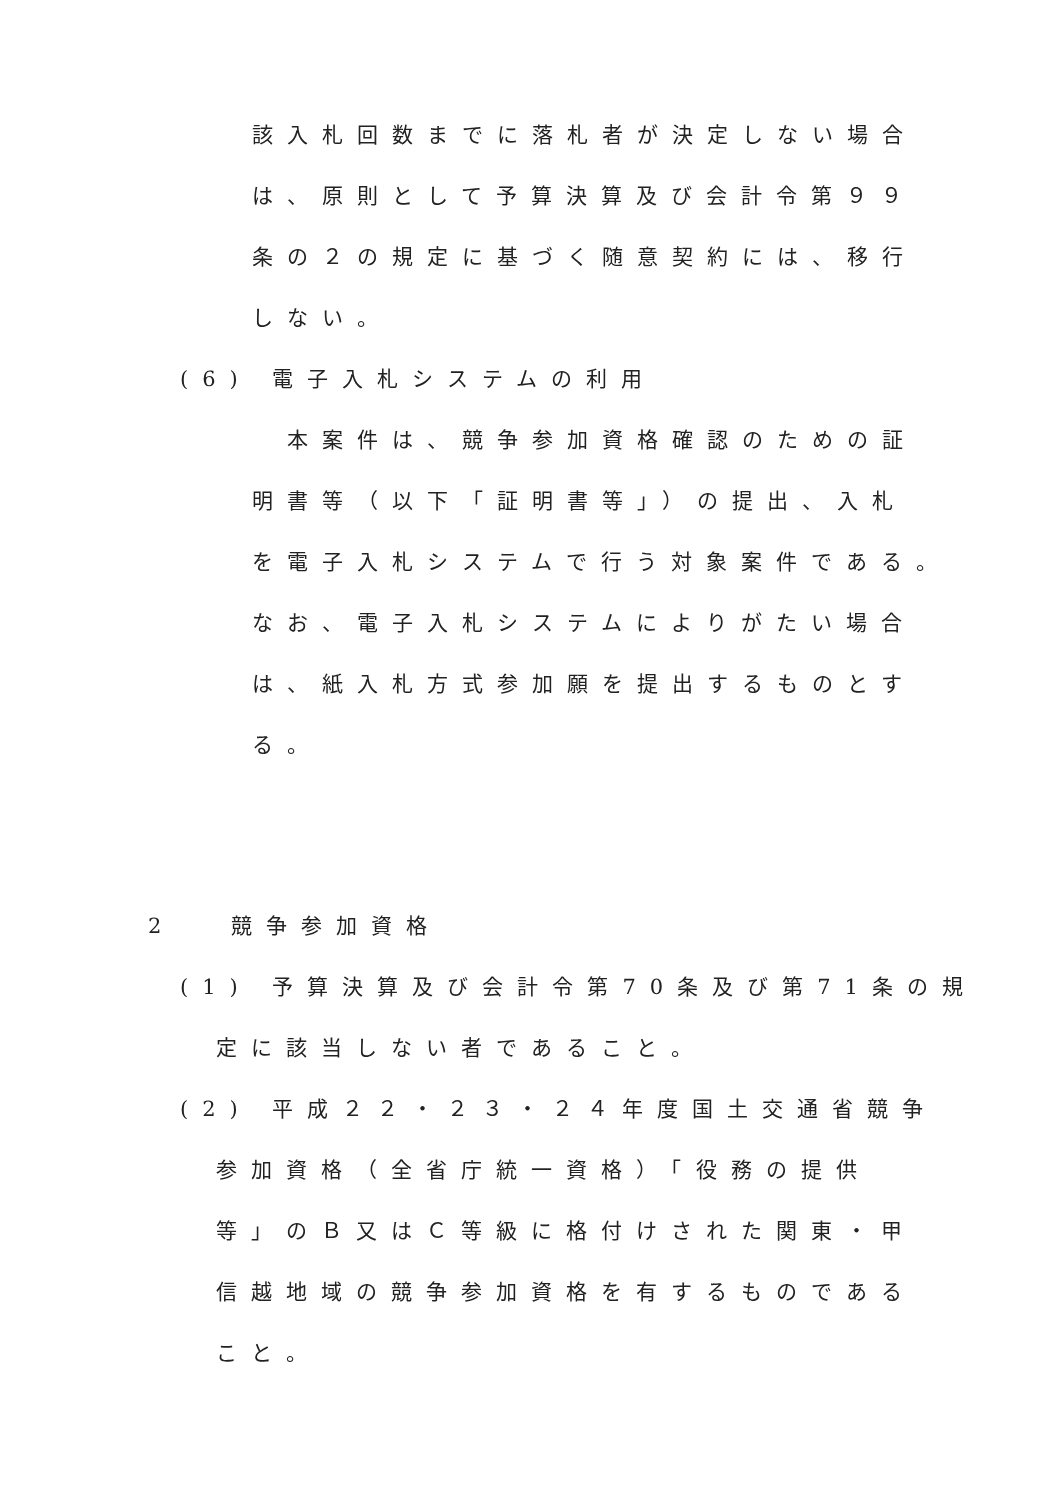該入札回数までに落札者が決定しない場合
は、原則として予算決算及び会計令第９９
条の２の規定に基づく随意契約には、移行
しない。
(6) 電子入札システムの利用
本案件は、競争参加資格確認のための証
明書等（以下「証明書等」）の提出、入札
を電子入札システムで行う対象案件である。
なお、電子入札システムによりがたい場合
は、紙入札方式参加願を提出するものとす
る。
2 　競争参加資格
(1) 予算決算及び会計令第70条及び第71条の規
定に該当しない者であること。
(2) 平成２２・２３・２４年度国土交通省競争
参加資格（全省庁統一資格）「役務の提供
等」のＢ又はＣ等級に格付けされた関東・甲
信越地域の競争参加資格を有するものである
こと。